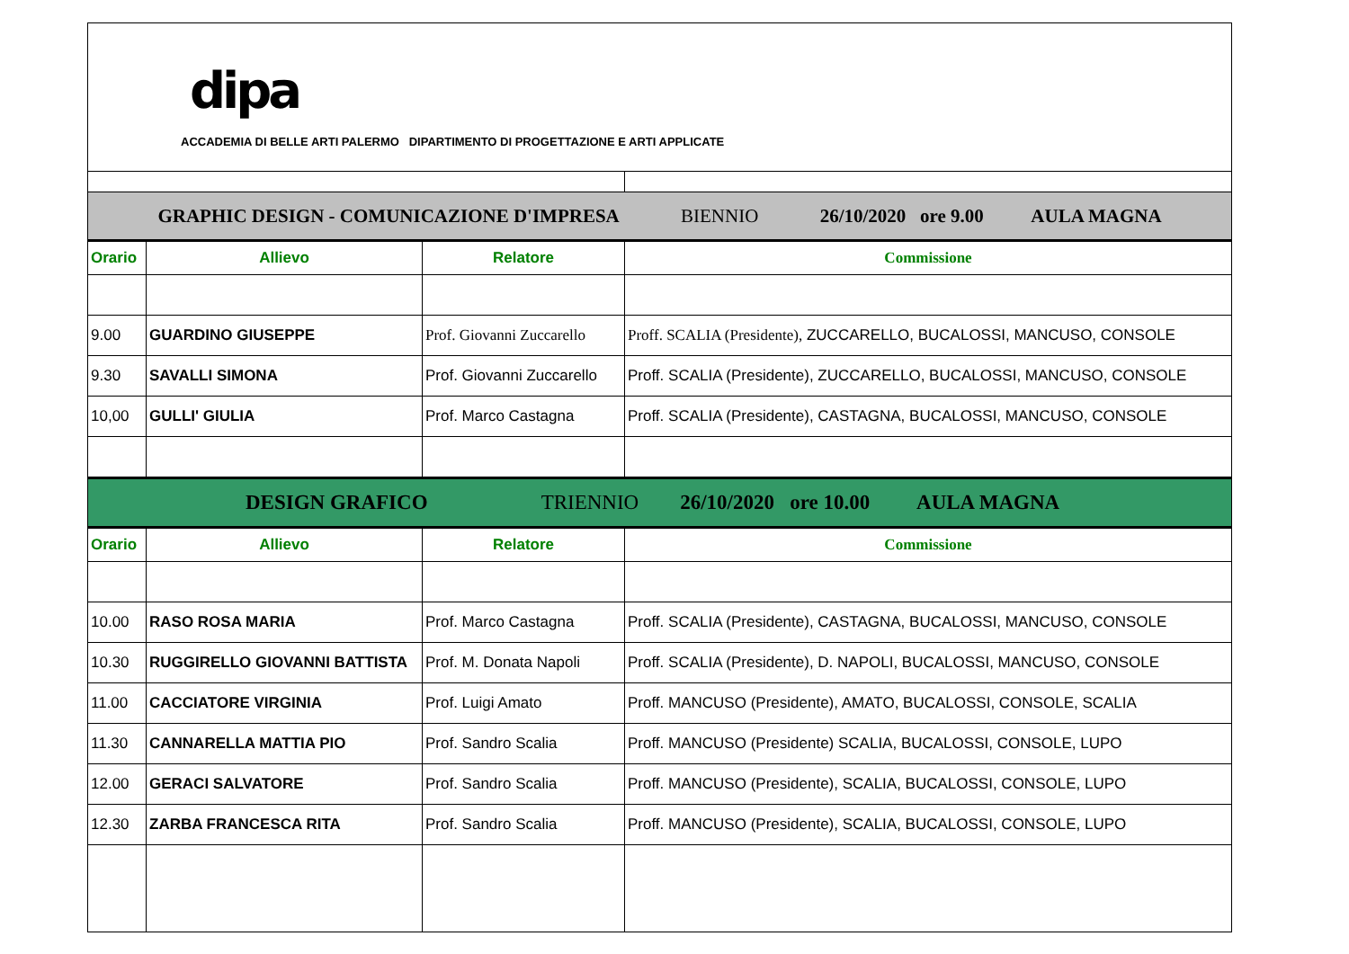| dipa ACCADEMIA DI BELLE ARTI PALERMO DIPARTIMENTO DI PROGETTAZIONE E ARTI APPLICATE | | | |
| GRAPHIC DESIGN - COMUNICAZIONE D'IMPRESA BIENNIO 26/10/2020 ore 9.00 AULA MAGNA | | | |
| Orario | Allievo | Relatore | Commissione |
| 9.00 | GUARDINO GIUSEPPE | Prof. Giovanni Zuccarello | Proff. SCALIA (Presidente), ZUCCARELLO, BUCALOSSI, MANCUSO, CONSOLE |
| 9.30 | SAVALLI SIMONA | Prof. Giovanni Zuccarello | Proff. SCALIA (Presidente), ZUCCARELLO, BUCALOSSI, MANCUSO, CONSOLE |
| 10,00 | GULLI' GIULIA | Prof. Marco Castagna | Proff. SCALIA (Presidente), CASTAGNA, BUCALOSSI, MANCUSO, CONSOLE |
| DESIGN GRAFICO TRIENNIO 26/10/2020 ore 10.00 AULA MAGNA | | | |
| Orario | Allievo | Relatore | Commissione |
| 10.00 | RASO ROSA MARIA | Prof. Marco Castagna | Proff. SCALIA (Presidente), CASTAGNA, BUCALOSSI, MANCUSO, CONSOLE |
| 10.30 | RUGGIRELLO GIOVANNI BATTISTA | Prof. M. Donata Napoli | Proff. SCALIA (Presidente), D. NAPOLI, BUCALOSSI, MANCUSO, CONSOLE |
| 11.00 | CACCIATORE VIRGINIA | Prof. Luigi Amato | Proff. MANCUSO (Presidente), AMATO, BUCALOSSI, CONSOLE, SCALIA |
| 11.30 | CANNARELLA MATTIA PIO | Prof. Sandro Scalia | Proff. MANCUSO (Presidente) SCALIA, BUCALOSSI, CONSOLE, LUPO |
| 12.00 | GERACI SALVATORE | Prof. Sandro Scalia | Proff. MANCUSO (Presidente), SCALIA, BUCALOSSI, CONSOLE, LUPO |
| 12.30 | ZARBA FRANCESCA RITA | Prof. Sandro Scalia | Proff. MANCUSO (Presidente), SCALIA, BUCALOSSI, CONSOLE, LUPO |